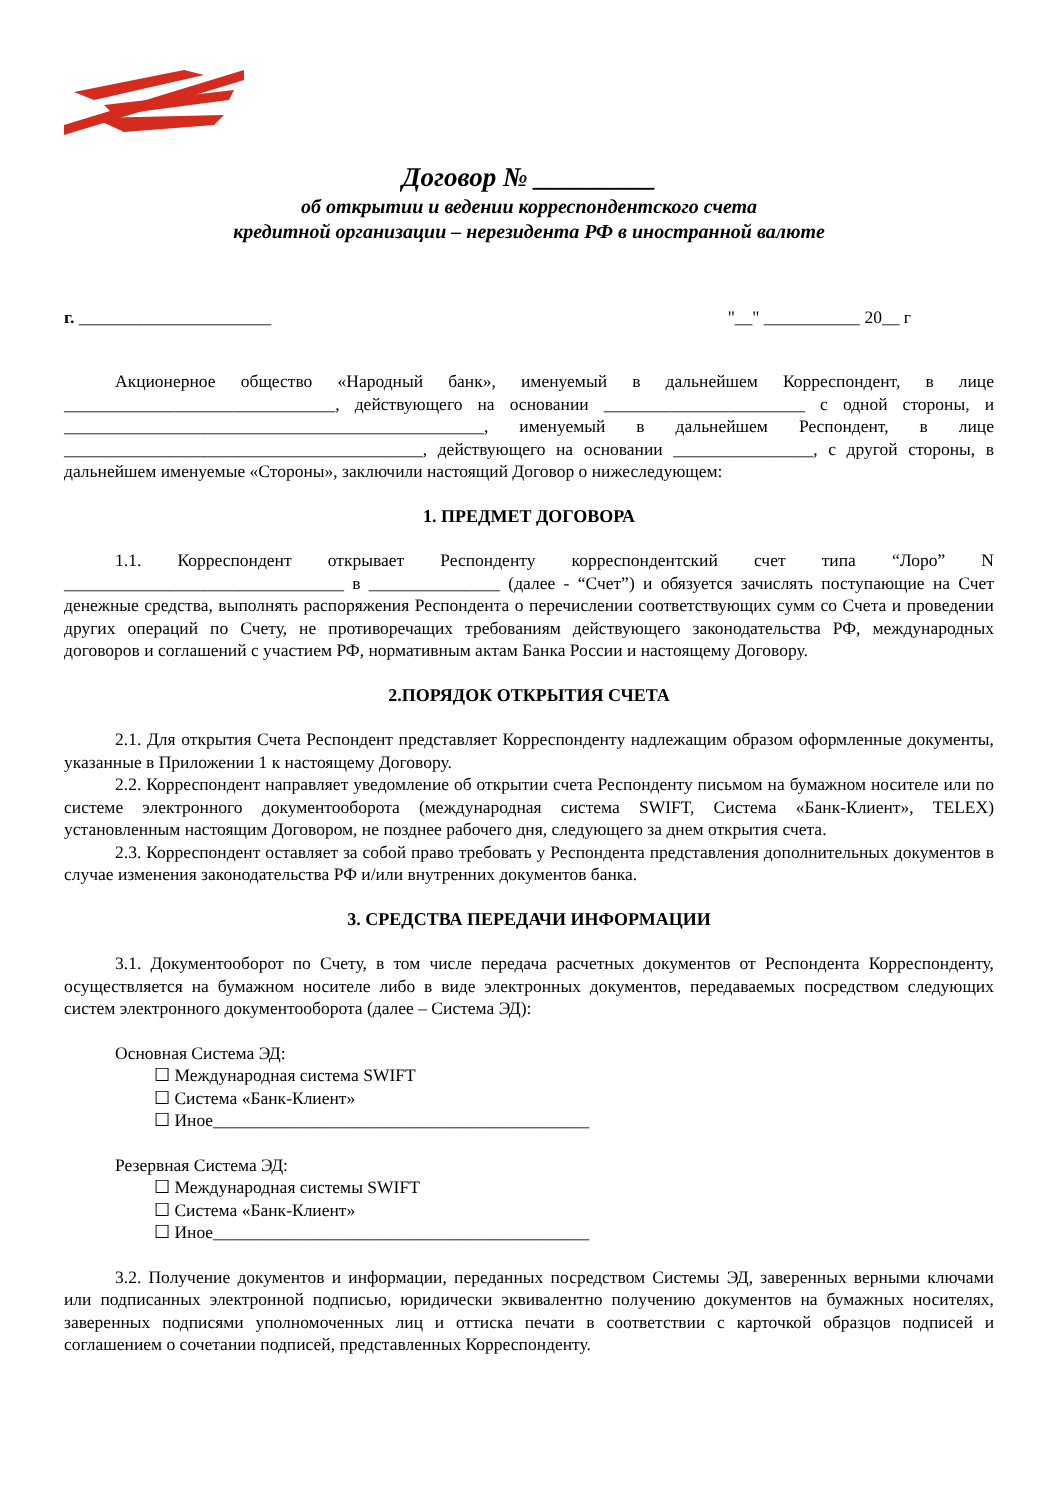Договор № _________
об открытии и ведении корреспондентского счета
кредитной организации – нерезидента РФ в иностранной валюте
г. ______________________ "__" ___________ 20__ г
Акционерное общество «Народный банк», именуемый в дальнейшем Корреспондент, в лице _______________________________, действующего на основании _______________________ с одной стороны, и ________________________________________________, именуемый в дальнейшем Респондент, в лице _________________________________________, действующего на основании ________________, с другой стороны, в дальнейшем именуемые «Стороны», заключили настоящий Договор о нижеследующем:
1. ПРЕДМЕТ ДОГОВОРА
1.1. Корреспондент открывает Респонденту корреспондентский счет типа “Лоро” N ________________________________ в _______________ (далее - “Счет”) и обязуется зачислять поступающие на Счет денежные средства, выполнять распоряжения Респондента о перечислении соответствующих сумм со Счета и проведении других операций по Счету, не противоречащих требованиям действующего законодательства РФ, международных договоров и соглашений с участием РФ, нормативным актам Банка России и настоящему Договору.
2.ПОРЯДОК ОТКРЫТИЯ СЧЕТА
2.1. Для открытия Счета Респондент представляет Корреспонденту надлежащим образом оформленные документы, указанные в Приложении 1 к настоящему Договору.
2.2. Корреспондент направляет уведомление об открытии счета Респонденту письмом на бумажном носителе или по системе электронного документооборота (международная система SWIFT, Система «Банк-Клиент», TELEX) установленным настоящим Договором, не позднее рабочего дня, следующего за днем открытия счета.
2.3. Корреспондент оставляет за собой право требовать у Респондента представления дополнительных документов в случае изменения законодательства РФ и/или внутренних документов банка.
3. СРЕДСТВА ПЕРЕДАЧИ ИНФОРМАЦИИ
3.1. Документооборот по Счету, в том числе передача расчетных документов от Респондента Корреспонденту, осуществляется на бумажном носителе либо в виде электронных документов, передаваемых посредством следующих систем электронного документооборота (далее – Система ЭД):
Основная Система ЭД:
☐ Международная система SWIFT
☐ Система «Банк-Клиент»
☐ Иное___________________________________________
Резервная Система ЭД:
☐ Международная системы SWIFT
☐ Система «Банк-Клиент»
☐ Иное___________________________________________
3.2. Получение документов и информации, переданных посредством Системы ЭД, заверенных верными ключами или подписанных электронной подписью, юридически эквивалентно получению документов на бумажных носителях, заверенных подписями уполномоченных лиц и оттиска печати в соответствии с карточкой образцов подписей и соглашением о сочетании подписей, представленных Корреспонденту.